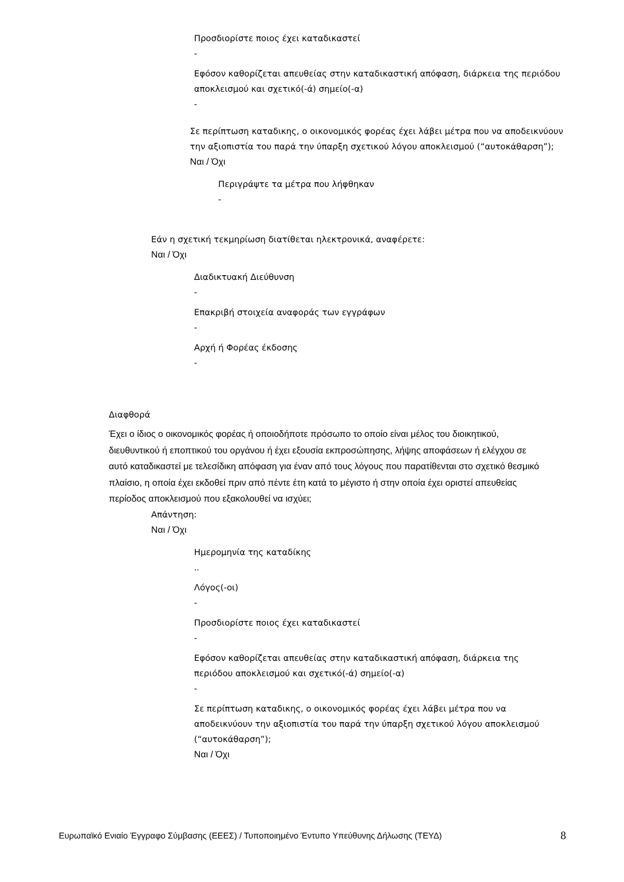Προσδιορίστε ποιος έχει καταδικαστεί
-
Εφόσον καθορίζεται απευθείας στην καταδικαστική απόφαση, διάρκεια της περιόδου αποκλεισμού και σχετικό(-ά) σημείο(-α)
-
Σε περίπτωση καταδικης, ο οικονομικός φορέας έχει λάβει μέτρα που να αποδεικνύουν την αξιοπιστία του παρά την ύπαρξη σχετικού λόγου αποκλεισμού (“αυτοκάθαρση”);
Ναι / Όχι
Περιγράψτε τα μέτρα που λήφθηκαν
-
Εάν η σχετική τεκμηρίωση διατίθεται ηλεκτρονικά, αναφέρετε:
Ναι / Όχι
Διαδικτυακή Διεύθυνση
-
Επακριβή στοιχεία αναφοράς των εγγράφων
-
Αρχή ή Φορέας έκδοσης
-
Διαφθορά
Έχει ο ίδιος ο οικονομικός φορέας ή οποιοδήποτε πρόσωπο το οποίο είναι μέλος του διοικητικού, διευθυντικού ή εποπτικού του οργάνου ή έχει εξουσία εκπροσώπησης, λήψης αποφάσεων ή ελέγχου σε αυτό καταδικαστεί με τελεσίδικη απόφαση για έναν από τους λόγους που παρατίθενται στο σχετικό θεσμικό πλαίσιο, η οποία έχει εκδοθεί πριν από πέντε έτη κατά το μέγιστο ή στην οποία έχει οριστεί απευθείας περίοδος αποκλεισμού που εξακολουθεί να ισχύει;
Απάντηση:
Ναι / Όχι
Ημερομηνία της καταδίκης
..
Λόγος(-οι)
-
Προσδιορίστε ποιος έχει καταδικαστεί
-
Εφόσον καθορίζεται απευθείας στην καταδικαστική απόφαση, διάρκεια της περιόδου αποκλεισμού και σχετικό(-ά) σημείο(-α)
-
Σε περίπτωση καταδικης, ο οικονομικός φορέας έχει λάβει μέτρα που να αποδεικνύουν την αξιοπιστία του παρά την ύπαρξη σχετικού λόγου αποκλεισμού (“αυτοκάθαρση”);
Ναι / Όχι
Ευρωπαϊκό Ενιαίο Έγγραφο Σύμβασης (ΕΕΕΣ) / Τυποποιημένο Έντυπο Υπεύθυνης Δήλωσης (ΤΕΥΔ) 8